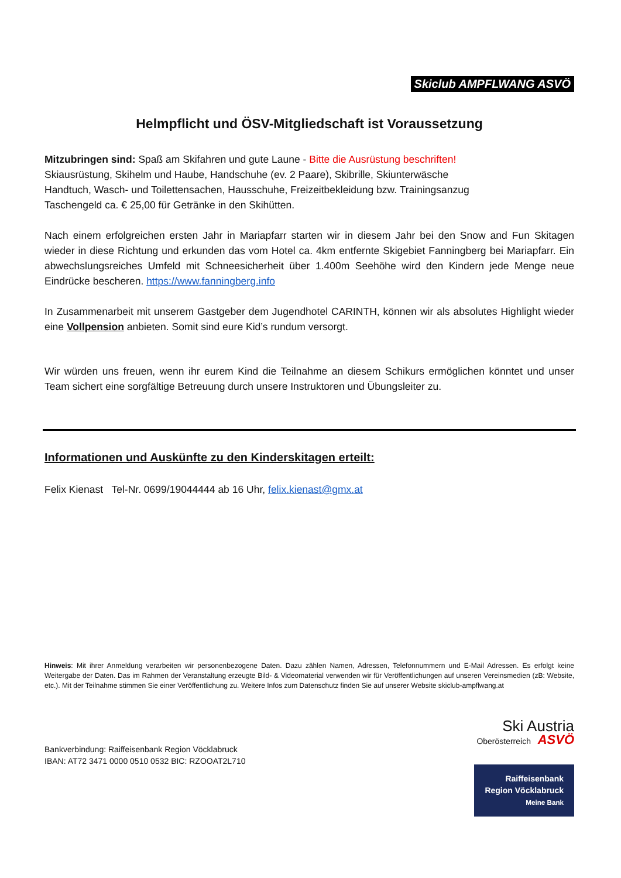Skiclub AMPFLWANG ASVÖ
Helmpflicht und ÖSV-Mitgliedschaft ist Voraussetzung
Mitzubringen sind: Spaß am Skifahren und gute Laune - Bitte die Ausrüstung beschriften!
Skiausrüstung, Skihelm und Haube, Handschuhe (ev. 2 Paare), Skibrille, Skiunterwäsche
Handtuch, Wasch- und Toilettensachen, Hausschuhe, Freizeitbekleidung bzw. Trainingsanzug
Taschengeld ca. € 25,00 für Getränke in den Skihütten.
Nach einem erfolgreichen ersten Jahr in Mariapfarr starten wir in diesem Jahr bei den Snow and Fun Skitagen wieder in diese Richtung und erkunden das vom Hotel ca. 4km entfernte Skigebiet Fanningberg bei Mariapfarr. Ein abwechslungsreiches Umfeld mit Schneesicherheit über 1.400m Seehöhe wird den Kindern jede Menge neue Eindrücke bescheren. https://www.fanningberg.info
In Zusammenarbeit mit unserem Gastgeber dem Jugendhotel CARINTH, können wir als absolutes Highlight wieder eine Vollpension anbieten. Somit sind eure Kid’s rundum versorgt.
Wir würden uns freuen, wenn ihr eurem Kind die Teilnahme an diesem Schikurs ermöglichen könntet und unser Team sichert eine sorgfältige Betreuung durch unsere Instruktoren und Übungsleiter zu.
Informationen und Auskünfte zu den Kinderskitagen erteilt:
Felix Kienast Tel-Nr. 0699/19044444 ab 16 Uhr, felix.kienast@gmx.at
Hinweis: Mit ihrer Anmeldung verarbeiten wir personenbezogene Daten. Dazu zählen Namen, Adressen, Telefonnummern und E-Mail Adressen. Es erfolgt keine Weitergabe der Daten. Das im Rahmen der Veranstaltung erzeugte Bild- & Videomaterial verwenden wir für Veröffentlichungen auf unseren Vereinsmedien (zB: Website, etc.). Mit der Teilnahme stimmen Sie einer Veröffentlichung zu. Weitere Infos zum Datenschutz finden Sie auf unserer Website skiclub-ampflwang.at
Bankverbindung: Raiffeisenbank Region Vöcklabruck
IBAN: AT72 3471 0000 0510 0532 BIC: RZOOAT2L710
Ski Austria
Oberösterreich ASVÖ
Raiffeisenbank
Region Vöcklabruck
Meine Bank